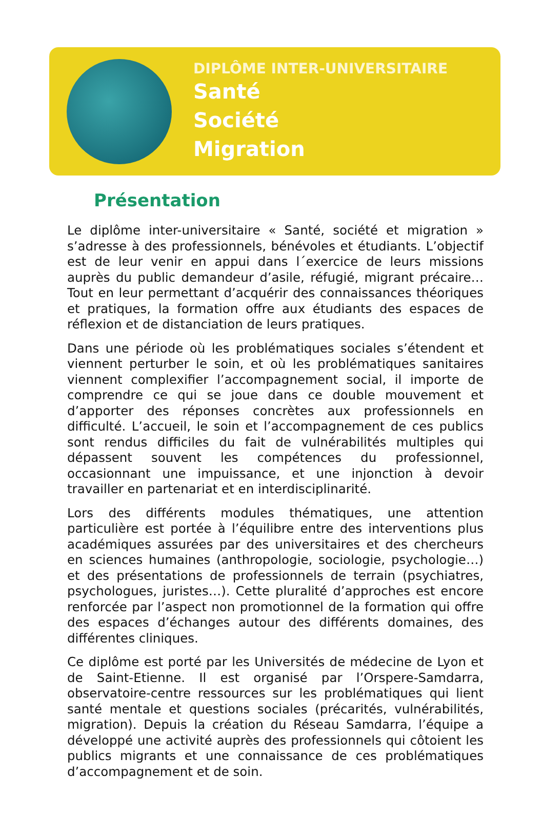DIPLÔME INTER-UNIVERSITAIRE
Santé
Société
Migration
Présentation
Le diplôme inter-universitaire « Santé, société et migration » s’adresse à des professionnels, bénévoles et étudiants. L’objectif est de leur venir en appui dans l´exercice de leurs missions auprès du public demandeur d’asile, réfugié, migrant précaire… Tout en leur permettant d’acquérir des connaissances théoriques et pratiques, la formation offre aux étudiants des espaces de réflexion et de distanciation de leurs pratiques.
Dans une période où les problématiques sociales s’étendent et viennent perturber le soin, et où les problématiques sanitaires viennent complexifier l’accompagnement social, il importe de comprendre ce qui se joue dans ce double mouvement et d’apporter des réponses concrètes aux professionnels en difficulté. L’accueil, le soin et l’accompagnement de ces publics sont rendus difficiles du fait de vulnérabilités multiples qui dépassent souvent les compétences du professionnel, occasionnant une impuissance, et une injonction à devoir travailler en partenariat et en interdisciplinarité.
Lors des différents modules thématiques, une attention particulière est portée à l’équilibre entre des interventions plus académiques assurées par des universitaires et des chercheurs en sciences humaines (anthropologie, sociologie, psychologie…) et des présentations de professionnels de terrain (psychiatres, psychologues, juristes…). Cette pluralité d’approches est encore renforcée par l’aspect non promotionnel de la formation qui offre des espaces d’échanges autour des différents domaines, des différentes cliniques.
Ce diplôme est porté par les Universités de médecine de Lyon et de Saint-Etienne. Il est organisé par l’Orspere-Samdarra, observatoire-centre ressources sur les problématiques qui lient santé mentale et questions sociales (précarités, vulnérabilités, migration). Depuis la création du Réseau Samdarra, l’équipe a développé une activité auprès des professionnels qui côtoient les publics migrants et une connaissance de ces problématiques d’accompagnement et de soin.